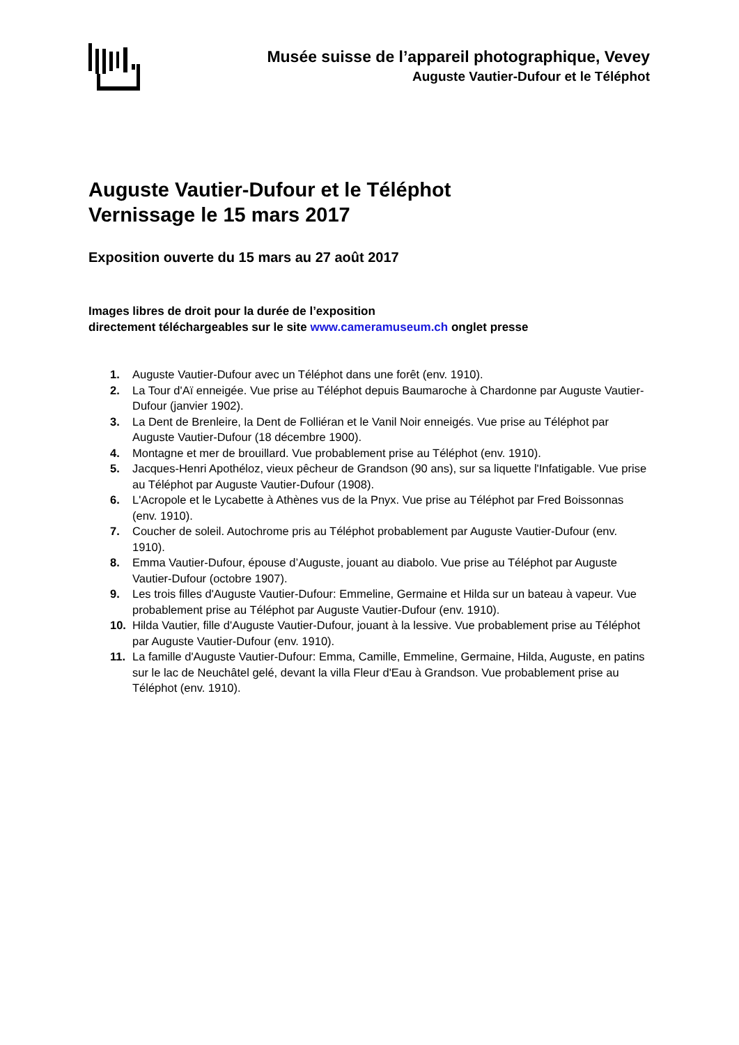Musée suisse de l’appareil photographique, Vevey
Auguste Vautier-Dufour et le Téléphot
Auguste Vautier-Dufour et le Téléphot
Vernissage le 15 mars 2017
Exposition ouverte du 15 mars au 27 août 2017
Images libres de droit pour la durée de l’exposition
directement téléchargeables sur le site www.cameramuseum.ch onglet presse
1. Auguste Vautier-Dufour avec un Téléphot dans une forêt (env. 1910).
2. La Tour d'Aï enneigée. Vue prise au Téléphot depuis Baumaroche à Chardonne par Auguste Vautier-Dufour (janvier 1902).
3. La Dent de Brenleire, la Dent de Folliéran et le Vanil Noir enneigés. Vue prise au Téléphot par Auguste Vautier-Dufour (18 décembre 1900).
4. Montagne et mer de brouillard. Vue probablement prise au Téléphot (env. 1910).
5. Jacques-Henri Apothéloz, vieux pêcheur de Grandson (90 ans), sur sa liquette l'Infatigable. Vue prise au Téléphot par Auguste Vautier-Dufour (1908).
6. L'Acropole et le Lycabette à Athènes vus de la Pnyx. Vue prise au Téléphot par Fred Boissonnas (env. 1910).
7. Coucher de soleil. Autochrome pris au Téléphot probablement par Auguste Vautier-Dufour (env. 1910).
8. Emma Vautier-Dufour, épouse d’Auguste, jouant au diabolo. Vue prise au Téléphot par Auguste Vautier-Dufour (octobre 1907).
9. Les trois filles d'Auguste Vautier-Dufour: Emmeline, Germaine et Hilda sur un bateau à vapeur. Vue probablement prise au Téléphot par Auguste Vautier-Dufour (env. 1910).
10. Hilda Vautier, fille d'Auguste Vautier-Dufour, jouant à la lessive. Vue probablement prise au Téléphot par Auguste Vautier-Dufour (env. 1910).
11. La famille d'Auguste Vautier-Dufour: Emma, Camille, Emmeline, Germaine, Hilda, Auguste, en patins sur le lac de Neuchâtel gelé, devant la villa Fleur d'Eau à Grandson. Vue probablement prise au Téléphot (env. 1910).